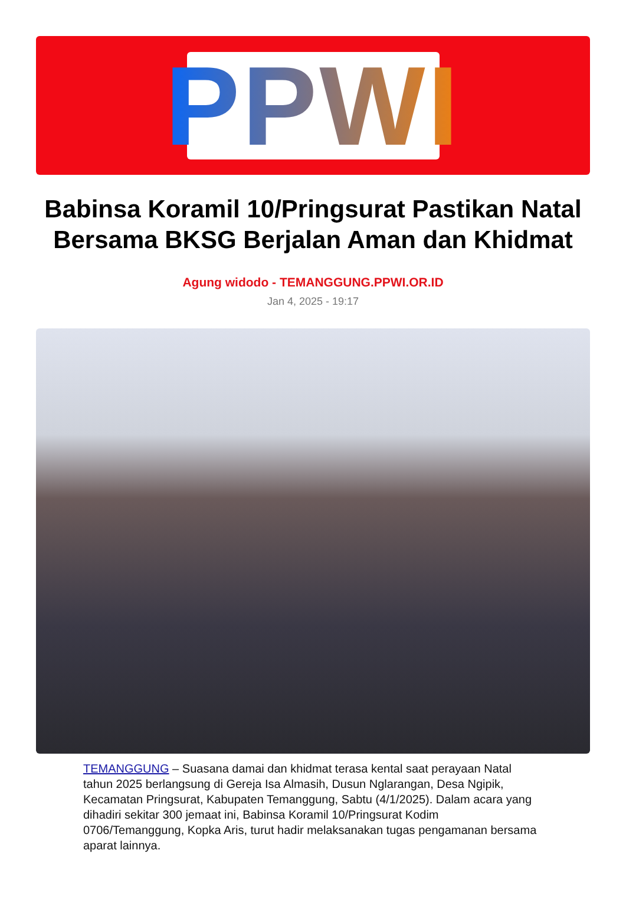PPWI
Babinsa Koramil 10/Pringsurat Pastikan Natal Bersama BKSG Berjalan Aman dan Khidmat
Agung widodo - TEMANGGUNG.PPWI.OR.ID
Jan 4, 2025 - 19:17
TEMANGGUNG – Suasana damai dan khidmat terasa kental saat perayaan Natal tahun 2025 berlangsung di Gereja Isa Almasih, Dusun Nglarangan, Desa Ngipik, Kecamatan Pringsurat, Kabupaten Temanggung, Sabtu (4/1/2025). Dalam acara yang dihadiri sekitar 300 jemaat ini, Babinsa Koramil 10/Pringsurat Kodim 0706/Temanggung, Kopka Aris, turut hadir melaksanakan tugas pengamanan bersama aparat lainnya.